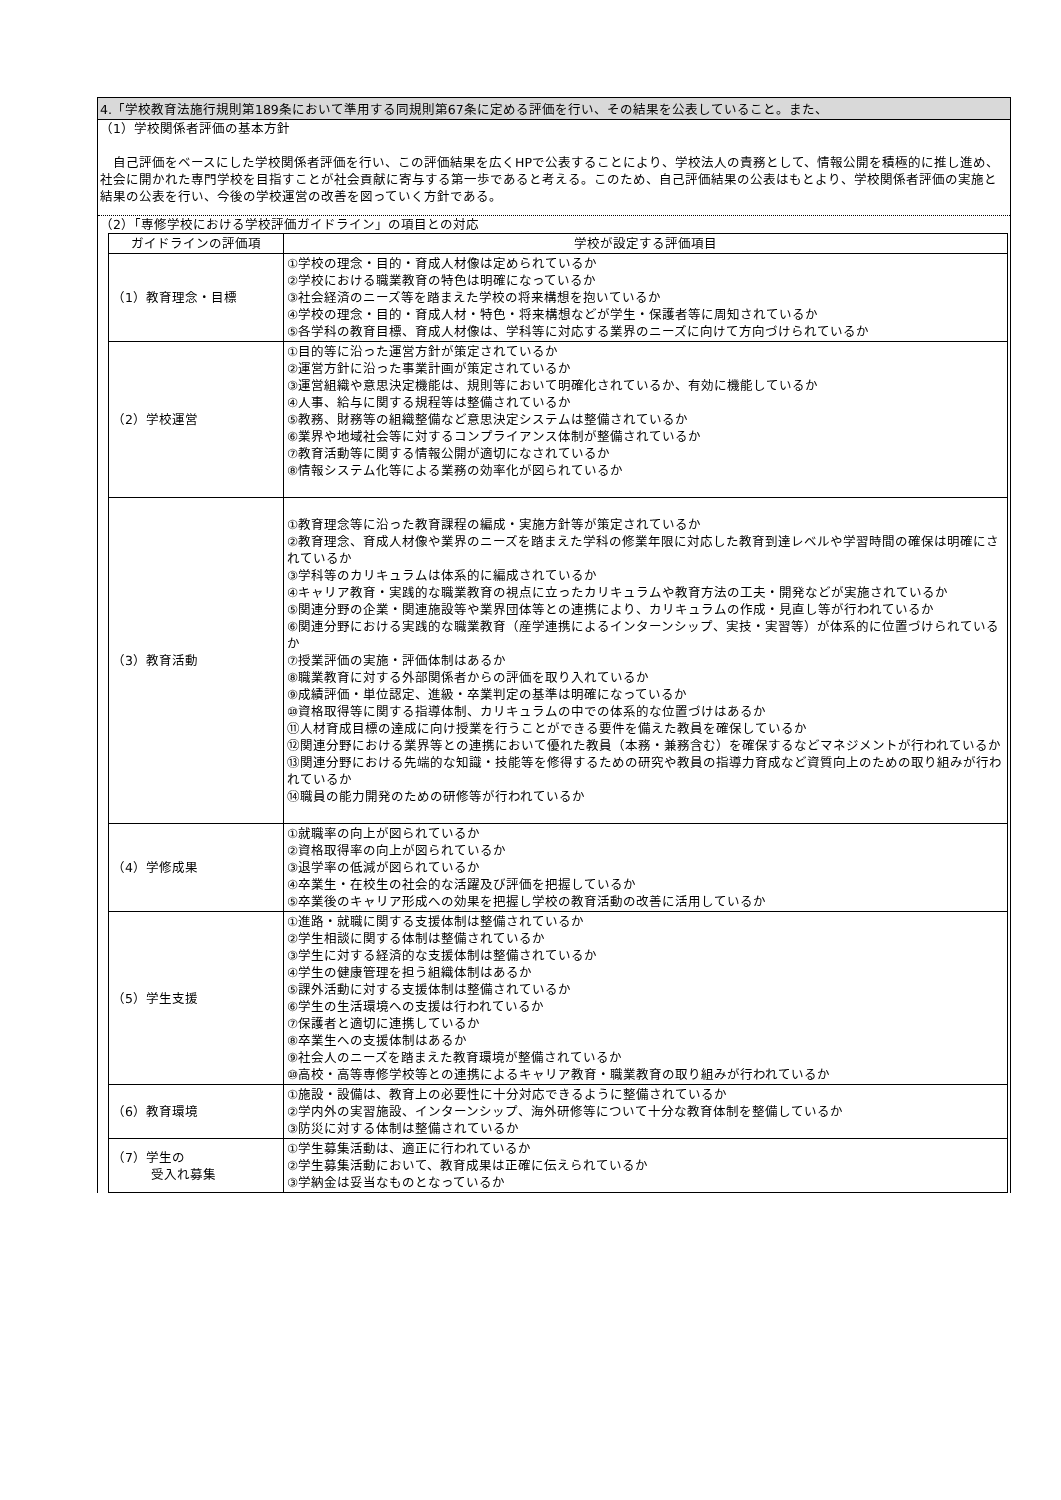4.「学校教育法施行規則第189条において準用する同規則第67条に定める評価を行い、その結果を公表していること。また、
（1）学校関係者評価の基本方針
　自己評価をベースにした学校関係者評価を行い、この評価結果を広くHPで公表することにより、学校法人の責務として、情報公開を積極的に推し進め、社会に開かれた専門学校を目指すことが社会貢献に寄与する第一歩であると考える。このため、自己評価結果の公表はもとより、学校関係者評価の実施と結果の公表を行い、今後の学校運営の改善を図っていく方針である。
（2）「専修学校における学校評価ガイドライン」の項目との対応
| ガイドラインの評価項 | 学校が設定する評価項目 |
| --- | --- |
| （1）教育理念・目標 | ①学校の理念・目的・育成人材像は定められているか ②学校における職業教育の特色は明確になっているか ③社会経済のニーズ等を踏まえた学校の将来構想を抱いているか ④学校の理念・目的・育成人材・特色・将来構想などが学生・保護者等に周知されているか ⑤各学科の教育目標、育成人材像は、学科等に対応する業界のニーズに向けて方向づけられているか |
| （2）学校運営 | ①目的等に沿った運営方針が策定されているか ②運営方針に沿った事業計画が策定されているか ③運営組織や意思決定機能は、規則等において明確化されているか、有効に機能しているか ④人事、給与に関する規程等は整備されているか ⑤教務、財務等の組織整備など意思決定システムは整備されているか ⑥業界や地域社会等に対するコンプライアンス体制が整備されているか ⑦教育活動等に関する情報公開が適切になされているか ⑧情報システム化等による業務の効率化が図られているか |
| （3）教育活動 | ①教育理念等に沿った教育課程の編成・実施方針等が策定されているか ②教育理念、育成人材像や業界のニーズを踏まえた学科の修業年限に対応した教育到達レベルや学習時間の確保は明確にされているか ③学科等のカリキュラムは体系的に編成されているか ④キャリア教育・実践的な職業教育の視点に立ったカリキュラムや教育方法の工夫・開発などが実施されているか ⑤関連分野の企業・関連施設等や業界団体等との連携により、カリキュラムの作成・見直し等が行われているか ⑥関連分野における実践的な職業教育（産学連携によるインターンシップ、実技・実習等）が体系的に位置づけられているか ⑦授業評価の実施・評価体制はあるか ⑧職業教育に対する外部関係者からの評価を取り入れているか ⑨成績評価・単位認定、進級・卒業判定の基準は明確になっているか ⑩資格取得等に関する指導体制、カリキュラムの中での体系的な位置づけはあるか ⑪人材育成目標の達成に向け授業を行うことができる要件を備えた教員を確保しているか ⑫関連分野における業界等との連携において優れた教員（本務・兼務含む）を確保するなどマネジメントが行われているか ⑬関連分野における先端的な知識・技能等を修得するための研究や教員の指導力育成など資質向上のための取り組みが行われているか ⑭職員の能力開発のための研修等が行われているか |
| （4）学修成果 | ①就職率の向上が図られているか ②資格取得率の向上が図られているか ③退学率の低減が図られているか ④卒業生・在校生の社会的な活躍及び評価を把握しているか ⑤卒業後のキャリア形成への効果を把握し学校の教育活動の改善に活用しているか |
| （5）学生支援 | ①進路・就職に関する支援体制は整備されているか ②学生相談に関する体制は整備されているか ③学生に対する経済的な支援体制は整備されているか ④学生の健康管理を担う組織体制はあるか ⑤課外活動に対する支援体制は整備されているか ⑥学生の生活環境への支援は行われているか ⑦保護者と適切に連携しているか ⑧卒業生への支援体制はあるか ⑨社会人のニーズを踏まえた教育環境が整備されているか ⑩高校・高等専修学校等との連携によるキャリア教育・職業教育の取り組みが行われているか |
| （6）教育環境 | ①施設・設備は、教育上の必要性に十分対応できるように整備されているか ②学内外の実習施設、インターンシップ、海外研修等について十分な教育体制を整備しているか ③防災に対する体制は整備されているか |
| （7）学生の 受入れ募集 | ①学生募集活動は、適正に行われているか ②学生募集活動において、教育成果は正確に伝えられているか ③学納金は妥当なものとなっているか |